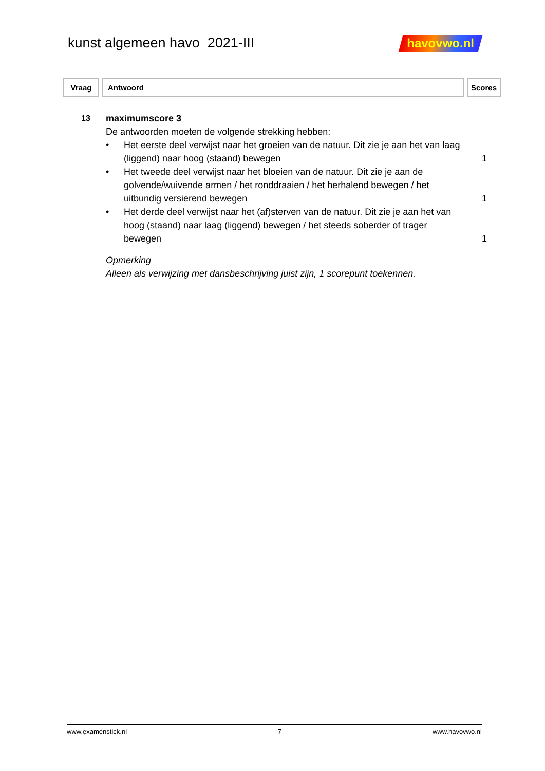kunst algemeen havo 2021-III
havovwo.nl
| Vraag | Antwoord | Scores |
| --- | --- | --- |
13 maximumscore 3
De antwoorden moeten de volgende strekking hebben:
• Het eerste deel verwijst naar het groeien van de natuur. Dit zie je aan het van laag (liggend) naar hoog (staand) bewegen
1
• Het tweede deel verwijst naar het bloeien van de natuur. Dit zie je aan de golvende/wuivende armen / het ronddraaien / het herhalend bewegen / het uitbundig versierend bewegen
1
• Het derde deel verwijst naar het (af)sterven van de natuur. Dit zie je aan het van hoog (staand) naar laag (liggend) bewegen / het steeds soberder of trager bewegen
1
Opmerking
Alleen als verwijzing met dansbeschrijving juist zijn, 1 scorepunt toekennen.
www.examenstick.nl 7 www.havovwo.nl